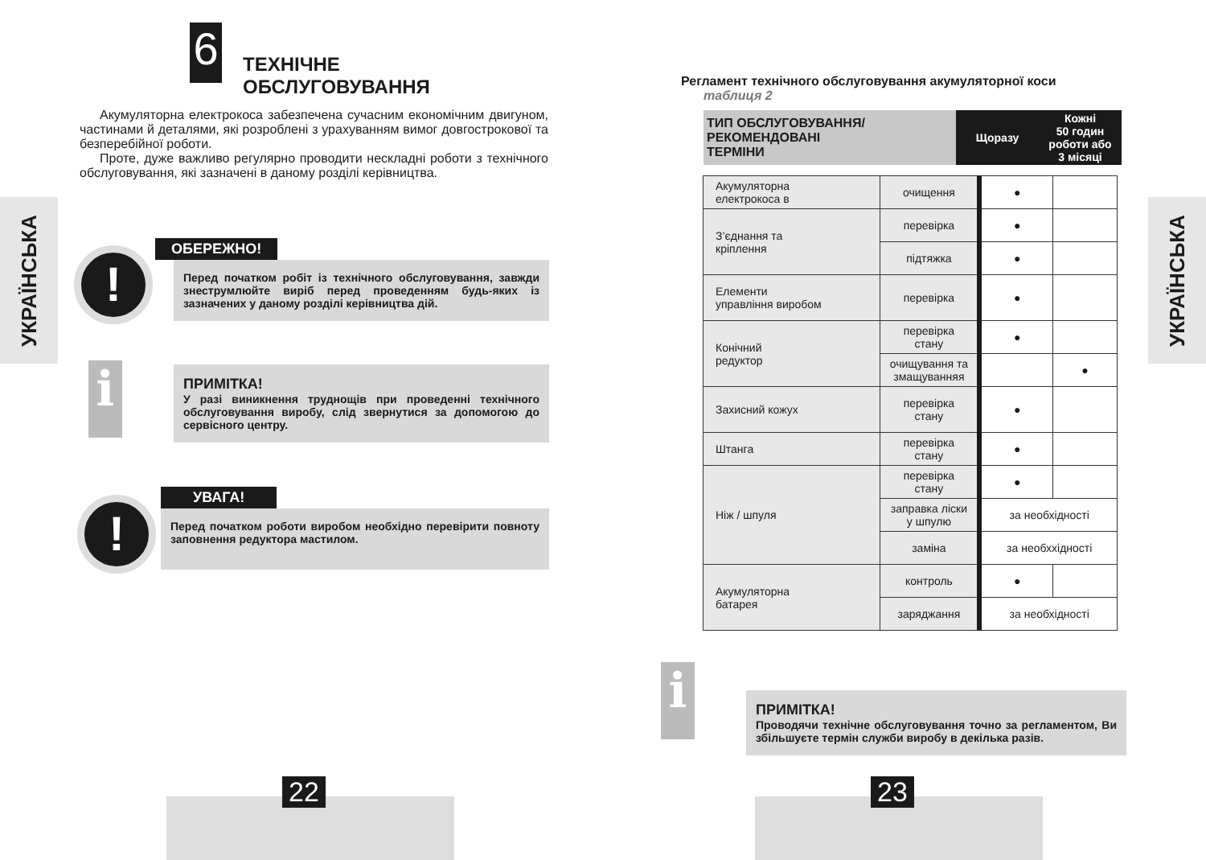6
ТЕХНІЧНЕ
ОБСЛУГОВУВАННЯ
Акумуляторна електрокоса забезпечена сучасним економічним двигуном, частинами й деталями, які розроблені з урахуванням вимог довгострокової та безперебійної роботи.
Проте, дуже важливо регулярно проводити нескладні роботи з технічного обслуговування, які зазначені в даному розділі керівництва.
УКРАЇНСЬКА
!
ОБЕРЕЖНО!
Перед початком робіт із технічного обслуговування, завжди знеструмлюйте виріб перед проведенням будь-яких із зазначених у даному розділі керівництва дій.
i
ПРИМІТКА!
У разі виникнення труднощів при проведенні технічного обслуговування виробу, слід звернутися за допомогою до сервісного центру.
!
УВАГА!
Перед початком роботи виробом необхідно перевірити повноту заповнення редуктора мастилом.
22
Регламент технічного обслуговування акумуляторної коси
таблиця 2
| ТИП ОБСЛУГОВУВАННЯ/ РЕКОМЕНДОВАНІ ТЕРМІНИ | Щоразу | Кожні 50 годин роботи або 3 місяці |
| Акумуляторна електрокоса в | очищення | ● | |
| З’єднання та кріплення | перевірка | ● | |
| | підтяжка | ● | |
| Елементи управління виробом | перевірка | ● | |
| Конічний редуктор | перевірка стану | ● | |
| | очищування та змащуванняя | | ● |
| Захисний кожух | перевірка стану | ● | |
| Штанга | перевірка стану | ● | |
| Ніж / шпуля | перевірка стану | ● | |
| | заправка ліски у шпулю | за необхідності | |
| | заміна | за необххідності | |
| Акумуляторна батарея | контроль | ● | |
| | заряджання | за необхідності | |
УКРАЇНСЬКА
i
ПРИМІТКА!
Проводячи технічне обслуговування точно за регламентом, Ви збільшуєте термін служби виробу в декілька разів.
23